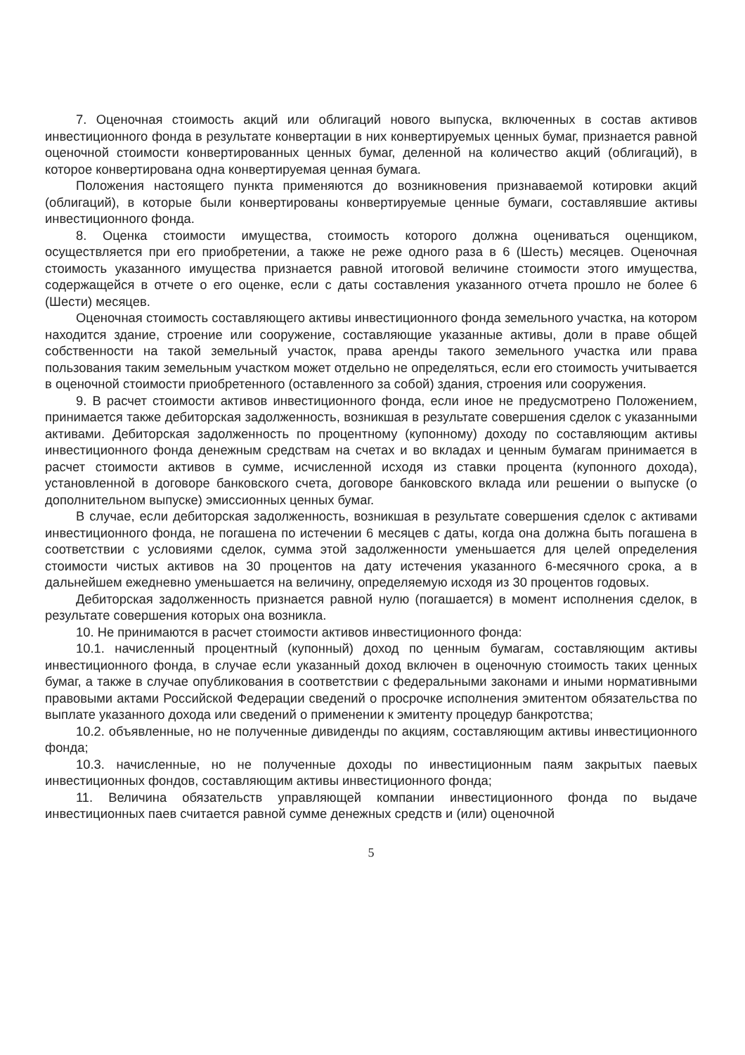7. Оценочная стоимость акций или облигаций нового выпуска, включенных в состав активов инвестиционного фонда в результате конвертации в них конвертируемых ценных бумаг, признается равной оценочной стоимости конвертированных ценных бумаг, деленной на количество акций (облигаций), в которое конвертирована одна конвертируемая ценная бумага.
Положения настоящего пункта применяются до возникновения признаваемой котировки акций (облигаций), в которые были конвертированы конвертируемые ценные бумаги, составлявшие активы инвестиционного фонда.
8. Оценка стоимости имущества, стоимость которого должна оцениваться оценщиком, осуществляется при его приобретении, а также не реже одного раза в 6 (Шесть) месяцев. Оценочная стоимость указанного имущества признается равной итоговой величине стоимости этого имущества, содержащейся в отчете о его оценке, если с даты составления указанного отчета прошло не более 6 (Шести) месяцев.
Оценочная стоимость составляющего активы инвестиционного фонда земельного участка, на котором находится здание, строение или сооружение, составляющие указанные активы, доли в праве общей собственности на такой земельный участок, права аренды такого земельного участка или права пользования таким земельным участком может отдельно не определяться, если его стоимость учитывается в оценочной стоимости приобретенного (оставленного за собой) здания, строения или сооружения.
9. В расчет стоимости активов инвестиционного фонда, если иное не предусмотрено Положением, принимается также дебиторская задолженность, возникшая в результате совершения сделок с указанными активами. Дебиторская задолженность по процентному (купонному) доходу по составляющим активы инвестиционного фонда денежным средствам на счетах и во вкладах и ценным бумагам принимается в расчет стоимости активов в сумме, исчисленной исходя из ставки процента (купонного дохода), установленной в договоре банковского счета, договоре банковского вклада или решении о выпуске (о дополнительном выпуске) эмиссионных ценных бумаг.
В случае, если дебиторская задолженность, возникшая в результате совершения сделок с активами инвестиционного фонда, не погашена по истечении 6 месяцев с даты, когда она должна быть погашена в соответствии с условиями сделок, сумма этой задолженности уменьшается для целей определения стоимости чистых активов на 30 процентов на дату истечения указанного 6-месячного срока, а в дальнейшем ежедневно уменьшается на величину, определяемую исходя из 30 процентов годовых.
Дебиторская задолженность признается равной нулю (погашается) в момент исполнения сделок, в результате совершения которых она возникла.
10. Не принимаются в расчет стоимости активов инвестиционного фонда:
10.1. начисленный процентный (купонный) доход по ценным бумагам, составляющим активы инвестиционного фонда, в случае если указанный доход включен в оценочную стоимость таких ценных бумаг, а также в случае опубликования в соответствии с федеральными законами и иными нормативными правовыми актами Российской Федерации сведений о просрочке исполнения эмитентом обязательства по выплате указанного дохода или сведений о применении к эмитенту процедур банкротства;
10.2. объявленные, но не полученные дивиденды по акциям, составляющим активы инвестиционного фонда;
10.3. начисленные, но не полученные доходы по инвестиционным паям закрытых паевых инвестиционных фондов, составляющим активы инвестиционного фонда;
11. Величина обязательств управляющей компании инвестиционного фонда по выдаче инвестиционных паев считается равной сумме денежных средств и (или) оценочной
5